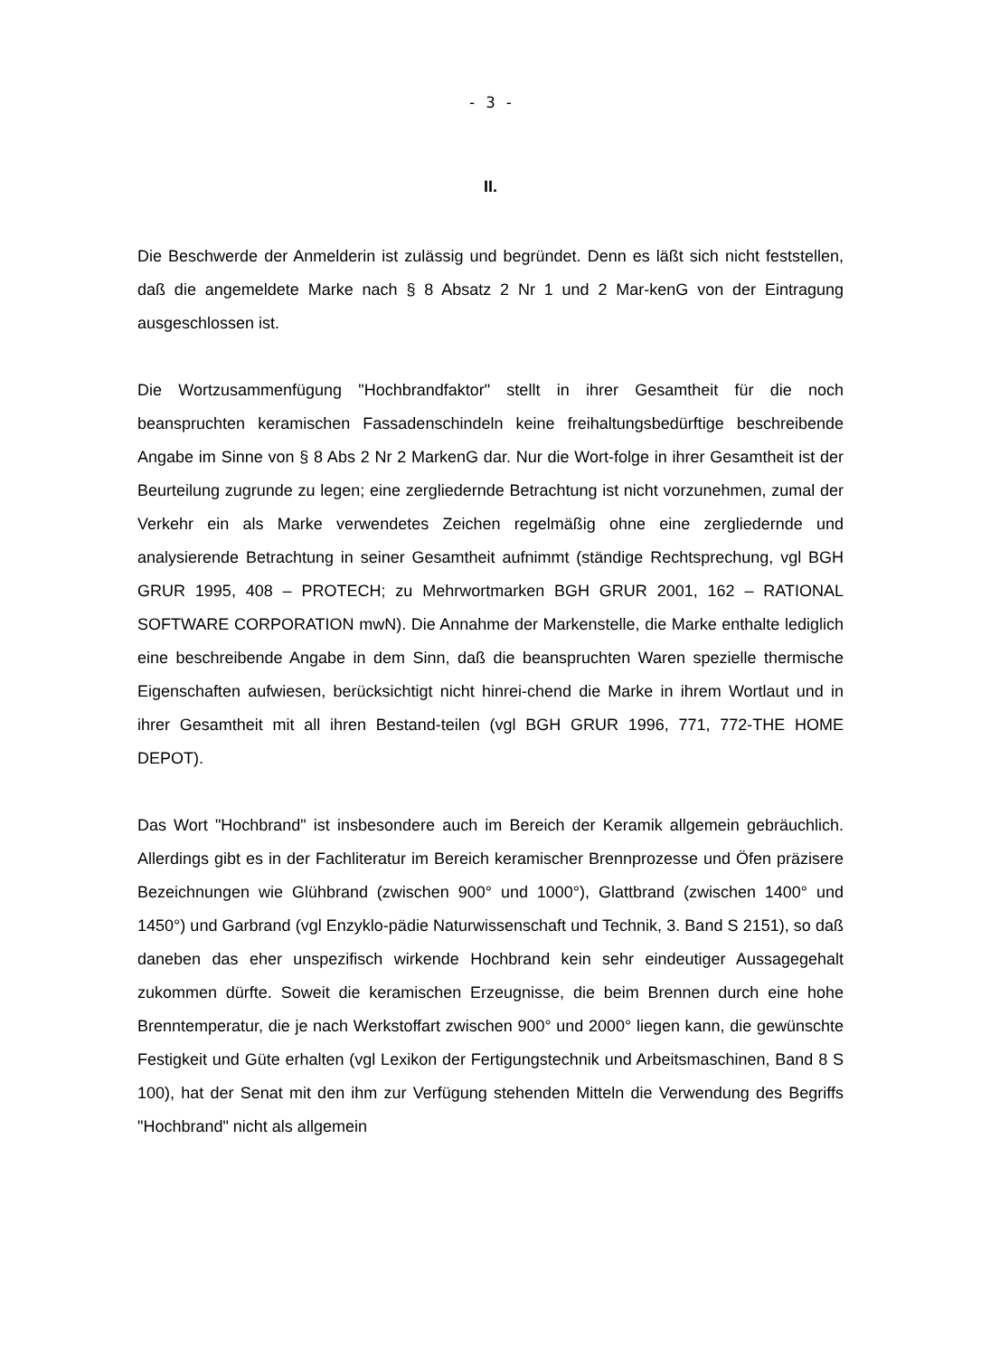- 3 -
II.
Die Beschwerde der Anmelderin ist zulässig und begründet. Denn es läßt sich nicht feststellen, daß die angemeldete Marke nach § 8 Absatz 2 Nr 1 und 2 Mar-kenG von der Eintragung ausgeschlossen ist.
Die Wortzusammenfügung "Hochbrandfaktor" stellt in ihrer Gesamtheit für die noch beanspruchten keramischen Fassadenschindeln keine freihaltungsbedürftige beschreibende Angabe im Sinne von § 8 Abs 2 Nr 2 MarkenG dar. Nur die Wort-folge in ihrer Gesamtheit ist der Beurteilung zugrunde zu legen; eine zergliedernde Betrachtung ist nicht vorzunehmen, zumal der Verkehr ein als Marke verwendetes Zeichen regelmäßig ohne eine zergliedernde und analysierende Betrachtung in seiner Gesamtheit aufnimmt (ständige Rechtsprechung, vgl BGH GRUR 1995, 408 – PROTECH; zu Mehrwortmarken BGH GRUR 2001, 162 – RATIONAL SOFTWARE CORPORATION mwN). Die Annahme der Markenstelle, die Marke enthalte lediglich eine beschreibende Angabe in dem Sinn, daß die beanspruchten Waren spezielle thermische Eigenschaften aufwiesen, berücksichtigt nicht hinrei-chend die Marke in ihrem Wortlaut und in ihrer Gesamtheit mit all ihren Bestand-teilen (vgl BGH GRUR 1996, 771, 772-THE HOME DEPOT).
Das Wort "Hochbrand" ist insbesondere auch im Bereich der Keramik allgemein gebräuchlich. Allerdings gibt es in der Fachliteratur im Bereich keramischer Brennprozesse und Öfen präzisere Bezeichnungen wie Glühbrand (zwischen 900° und 1000°), Glattbrand (zwischen 1400° und 1450°) und Garbrand (vgl Enzyklo-pädie Naturwissenschaft und Technik, 3. Band S 2151), so daß daneben das eher unspezifisch wirkende Hochbrand kein sehr eindeutiger Aussagegehalt zukommen dürfte. Soweit die keramischen Erzeugnisse, die beim Brennen durch eine hohe Brenntemperatur, die je nach Werkstoffart zwischen 900° und 2000° liegen kann, die gewünschte Festigkeit und Güte erhalten (vgl Lexikon der Fertigungstechnik und Arbeitsmaschinen, Band 8 S 100), hat der Senat mit den ihm zur Verfügung stehenden Mitteln die Verwendung des Begriffs "Hochbrand" nicht als allgemein